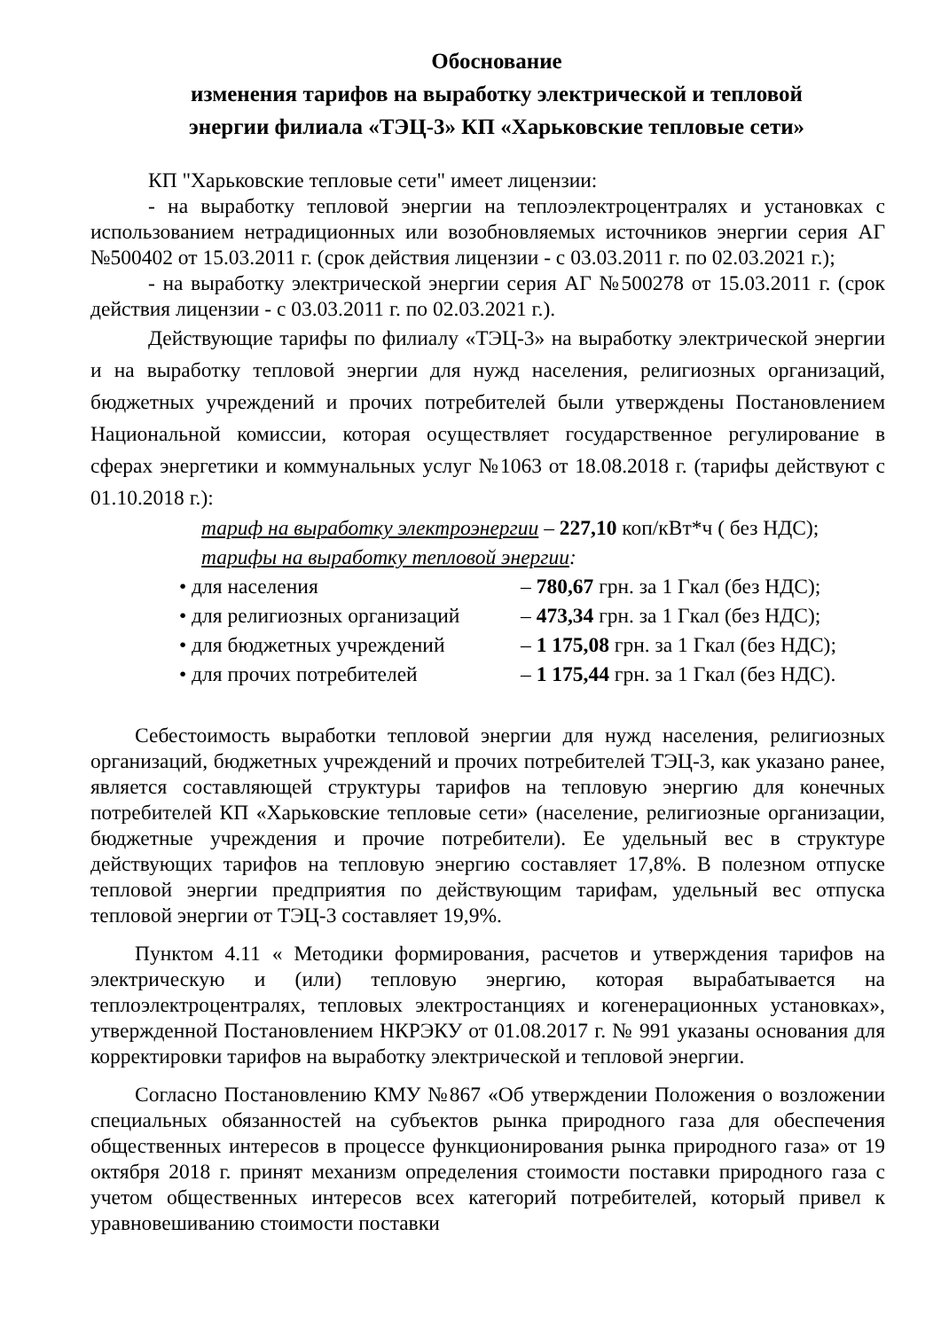Обоснование
изменения тарифов на выработку электрической и тепловой
энергии филиала «ТЭЦ-3» КП «Харьковские тепловые сети»
КП "Харьковские тепловые сети" имеет лицензии:
- на выработку тепловой энергии на теплоэлектроцентралях и установках с использованием нетрадиционных или возобновляемых источников энергии серия АГ №500402 от 15.03.2011 г. (срок действия лицензии - с 03.03.2011 г. по 02.03.2021 г.);
- на выработку электрической энергии серия АГ №500278 от 15.03.2011 г. (срок действия лицензии - с 03.03.2011 г. по 02.03.2021 г.).
Действующие тарифы по филиалу «ТЭЦ-3» на выработку электрической энергии и на выработку тепловой энергии для нужд населения, религиозных организаций, бюджетных учреждений и прочих потребителей были утверждены Постановлением Национальной комиссии, которая осуществляет государственное регулирование в сферах энергетики и коммунальных услуг №1063 от 18.08.2018 г. (тарифы действуют с 01.10.2018 г.):
тариф на выработку электроэнергии – 227,10 коп/кВт*ч ( без НДС);
тарифы на выработку тепловой энергии:
• для населения – 780,67 грн. за 1 Гкал (без НДС);
• для религиозных организаций – 473,34 грн. за 1 Гкал (без НДС);
• для бюджетных учреждений – 1 175,08 грн. за 1 Гкал (без НДС);
• для прочих потребителей – 1 175,44 грн. за 1 Гкал (без НДС).
Себестоимость выработки тепловой энергии для нужд населения, религиозных организаций, бюджетных учреждений и прочих потребителей ТЭЦ-3, как указано ранее, является составляющей структуры тарифов на тепловую энергию для конечных потребителей КП «Харьковские тепловые сети» (население, религиозные организации, бюджетные учреждения и прочие потребители). Ее удельный вес в структуре действующих тарифов на тепловую энергию составляет 17,8%. В полезном отпуске тепловой энергии предприятия по действующим тарифам, удельный вес отпуска тепловой энергии от ТЭЦ-3 составляет 19,9%.
Пунктом 4.11 « Методики формирования, расчетов и утверждения тарифов на электрическую и (или) тепловую энергию, которая вырабатывается на теплоэлектроцентралях, тепловых электростанциях и когенерационных установках», утвержденной Постановлением НКРЭКУ от 01.08.2017 г. № 991 указаны основания для корректировки тарифов на выработку электрической и тепловой энергии.
Согласно Постановлению КМУ №867 «Об утверждении Положения о возложении специальных обязанностей на субъектов рынка природного газа для обеспечения общественных интересов в процессе функционирования рынка природного газа» от 19 октября 2018 г. принят механизм определения стоимости поставки природного газа с учетом общественных интересов всех категорий потребителей, который привел к уравновешиванию стоимости поставки